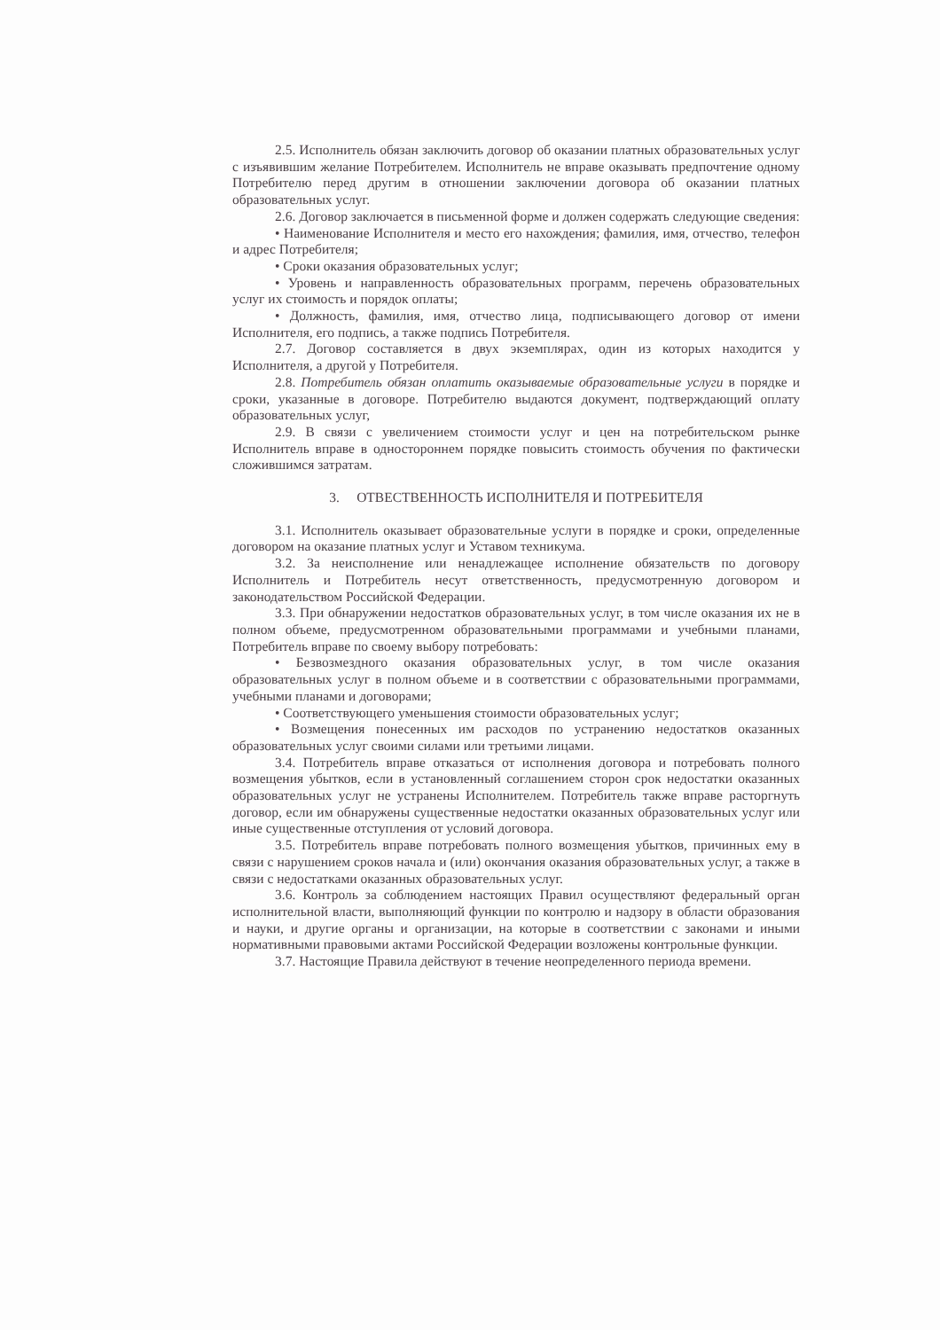2.5. Исполнитель обязан заключить договор об оказании платных образовательных услуг с изъявившим желание Потребителем. Исполнитель не вправе оказывать предпочтение одному Потребителю перед другим в отношении заключении договора об оказании платных образовательных услуг.
2.6. Договор заключается в письменной форме и должен содержать следующие сведения:
• Наименование Исполнителя и место его нахождения; фамилия, имя, отчество, телефон и адрес Потребителя;
• Сроки оказания образовательных услуг;
• Уровень и направленность образовательных программ, перечень образовательных услуг их стоимость и порядок оплаты;
• Должность, фамилия, имя, отчество лица, подписывающего договор от имени Исполнителя, его подпись, а также подпись Потребителя.
2.7. Договор составляется в двух экземплярах, один из которых находится у Исполнителя, а другой у Потребителя.
2.8. Потребитель обязан оплатить оказываемые образовательные услуги в порядке и сроки, указанные в договоре. Потребителю выдаются документ, подтверждающий оплату образовательных услуг,
2.9. В связи с увеличением стоимости услуг и цен на потребительском рынке Исполнитель вправе в одностороннем порядке повысить стоимость обучения по фактически сложившимся затратам.
3. ОТВЕСТВЕННОСТЬ ИСПОЛНИТЕЛЯ И ПОТРЕБИТЕЛЯ
3.1. Исполнитель оказывает образовательные услуги в порядке и сроки, определенные договором на оказание платных услуг и Уставом техникума.
3.2. За неисполнение или ненадлежащее исполнение обязательств по договору Исполнитель и Потребитель несут ответственность, предусмотренную договором и законодательством Российской Федерации.
3.3. При обнаружении недостатков образовательных услуг, в том числе оказания их не в полном объеме, предусмотренном образовательными программами и учебными планами, Потребитель вправе по своему выбору потребовать:
• Безвозмездного оказания образовательных услуг, в том числе оказания образовательных услуг в полном объеме и в соответствии с образовательными программами, учебными планами и договорами;
• Соответствующего уменьшения стоимости образовательных услуг;
• Возмещения понесенных им расходов по устранению недостатков оказанных образовательных услуг своими силами или третьими лицами.
3.4. Потребитель вправе отказаться от исполнения договора и потребовать полного возмещения убытков, если в установленный соглашением сторон срок недостатки оказанных образовательных услуг не устранены Исполнителем. Потребитель также вправе расторгнуть договор, если им обнаружены существенные недостатки оказанных образовательных услуг или иные существенные отступления от условий договора.
3.5. Потребитель вправе потребовать полного возмещения убытков, причинных ему в связи с нарушением сроков начала и (или) окончания оказания образовательных услуг, а также в связи с недостатками оказанных образовательных услуг.
3.6. Контроль за соблюдением настоящих Правил осуществляют федеральный орган исполнительной власти, выполняющий функции по контролю и надзору в области образования и науки, и другие органы и организации, на которые в соответствии с законами и иными нормативными правовыми актами Российской Федерации возложены контрольные функции.
3.7. Настоящие Правила действуют в течение неопределенного периода времени.